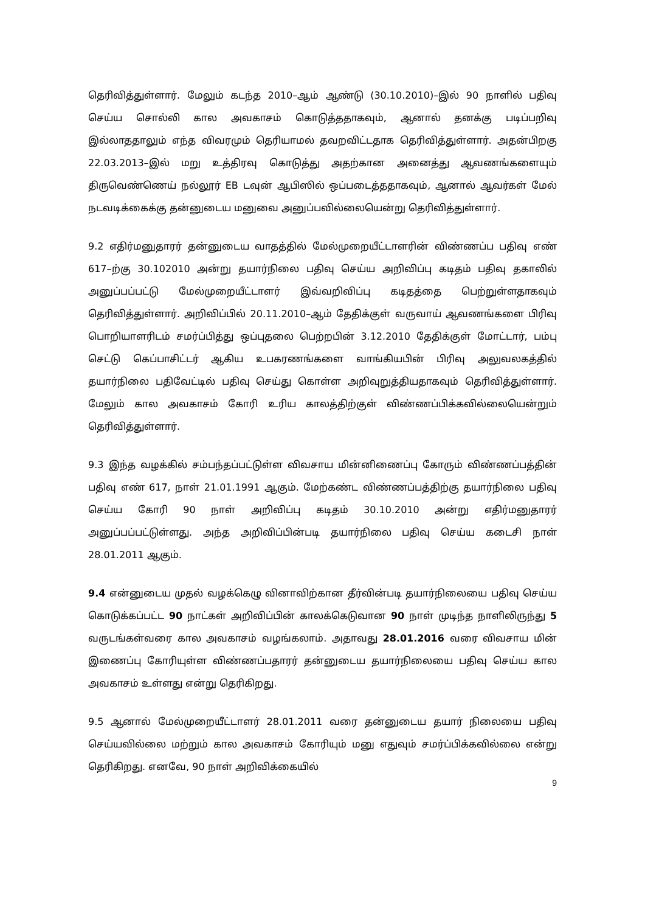தெரிவித்துள்ளார். மேலும் கடந்த 2010–ஆம் ஆண்டு (30.10.2010)–இல் 90 நாளில் பதிவு செய்ய சொல்லி கால அவகாசம் கொடுத்ததாகவும், ஆனால் தனக்கு படிப்பறிவு இல்லாததாலும் எந்த விவரமும் தெரியாமல் தவறவிட்டதாக தெரிவித்துள்ளார். அதன்பிறகு 22.03.2013–இல் மறு உத்திரவு கொடுத்து அதற்கான அனைத்து ஆவணங்களையும் திருவெண்ணெய் நல்லூர் EB டவுன் ஆபிஸில் ஒப்படைத்ததாகவும், ஆனால் ஆவர்கள் மேல் நடவடிக்கைக்கு தன்னுடைய மனுவை அனுப்பவில்லையென்று தெரிவித்துள்ளார்.
9.2 எதிர்மனுதாரர் தன்னுடைய வாதத்தில் மேல்முறையீட்டாளரின் விண்ணப்ப பதிவு எண் 617–ற்கு 30.102010 அன்று தயார்நிலை பதிவு செய்ய அறிவிப்பு கடிதம் பதிவு தகாலில் அனுப்பப்பட்டு மேல்முறையீட்டாளர் இவ்வறிவிப்பு கடிதத்தை பெற்றுள்ளதாகவும் தெரிவித்துள்ளார். அறிவிப்பில் 20.11.2010–ஆம் தேதிக்குள் வருவாய் ஆவணங்களை பிரிவு பொறியாளரிடம் சமர்ப்பித்து ஒப்புதலை பெற்றபின் 3.12.2010 தேதிக்குள் மோட்டார், பம்பு செட்டு கெப்பாசிட்டர் ஆகிய உபகரணங்களை வாங்கியபின் பிரிவு அலுவலகத்தில் தயார்நிலை பதிவேட்டில் பதிவு செய்து கொள்ள அறிவுறுத்தியதாகவும் தெரிவித்துள்ளார். மேலும் கால அவகாசம் கோரி உரிய காலத்திற்குள் விண்ணப்பிக்கவில்லையென்றும் தெரிவித்துள்ளார்.
9.3 இந்த வழக்கில் சம்பந்தப்பட்டுள்ள விவசாய மின்னிணைப்பு கோரும் விண்ணப்பத்தின் பதிவு எண் 617, நாள் 21.01.1991 ஆகும். மேற்கண்ட விண்ணப்பத்திற்கு தயார்நிலை பதிவு செய்ய கோரி 90 நாள் அறிவிப்பு கடிதம் 30.10.2010 அன்று எதிர்மனுதாரர் அனுப்பப்பட்டுள்ளது. அந்த அறிவிப்பின்படி தயார்நிலை பதிவு செய்ய கடைசி நாள் 28.01.2011 ஆகும்.
9.4 என்னுடைய முதல் வழக்கெழு வினாவிற்கான தீர்வின்படி தயார்நிலையை பதிவு செய்ய கொடுக்கப்பட்ட 90 நாட்கள் அறிவிப்பின் காலக்கெடுவான 90 நாள் முடிந்த நாளிலிருந்து 5 வருடங்கள்வரை கால அவகாசம் வழங்கலாம். அதாவது 28.01.2016 வரை விவசாய மின் இணைப்பு கோரியுள்ள விண்ணப்பதாரர் தன்னுடைய தயார்நிலையை பதிவு செய்ய கால அவகாசம் உள்ளது என்று தெரிகிறது.
9.5 ஆனால் மேல்முறையீட்டாளர் 28.01.2011 வரை தன்னுடைய தயார் நிலையை பதிவு செய்யவில்லை மற்றும் கால அவகாசம் கோரியும் மனு எதுவும் சமர்ப்பிக்கவில்லை என்று தெரிகிறது. எனவே, 90 நாள் அறிவிக்கையில்
9